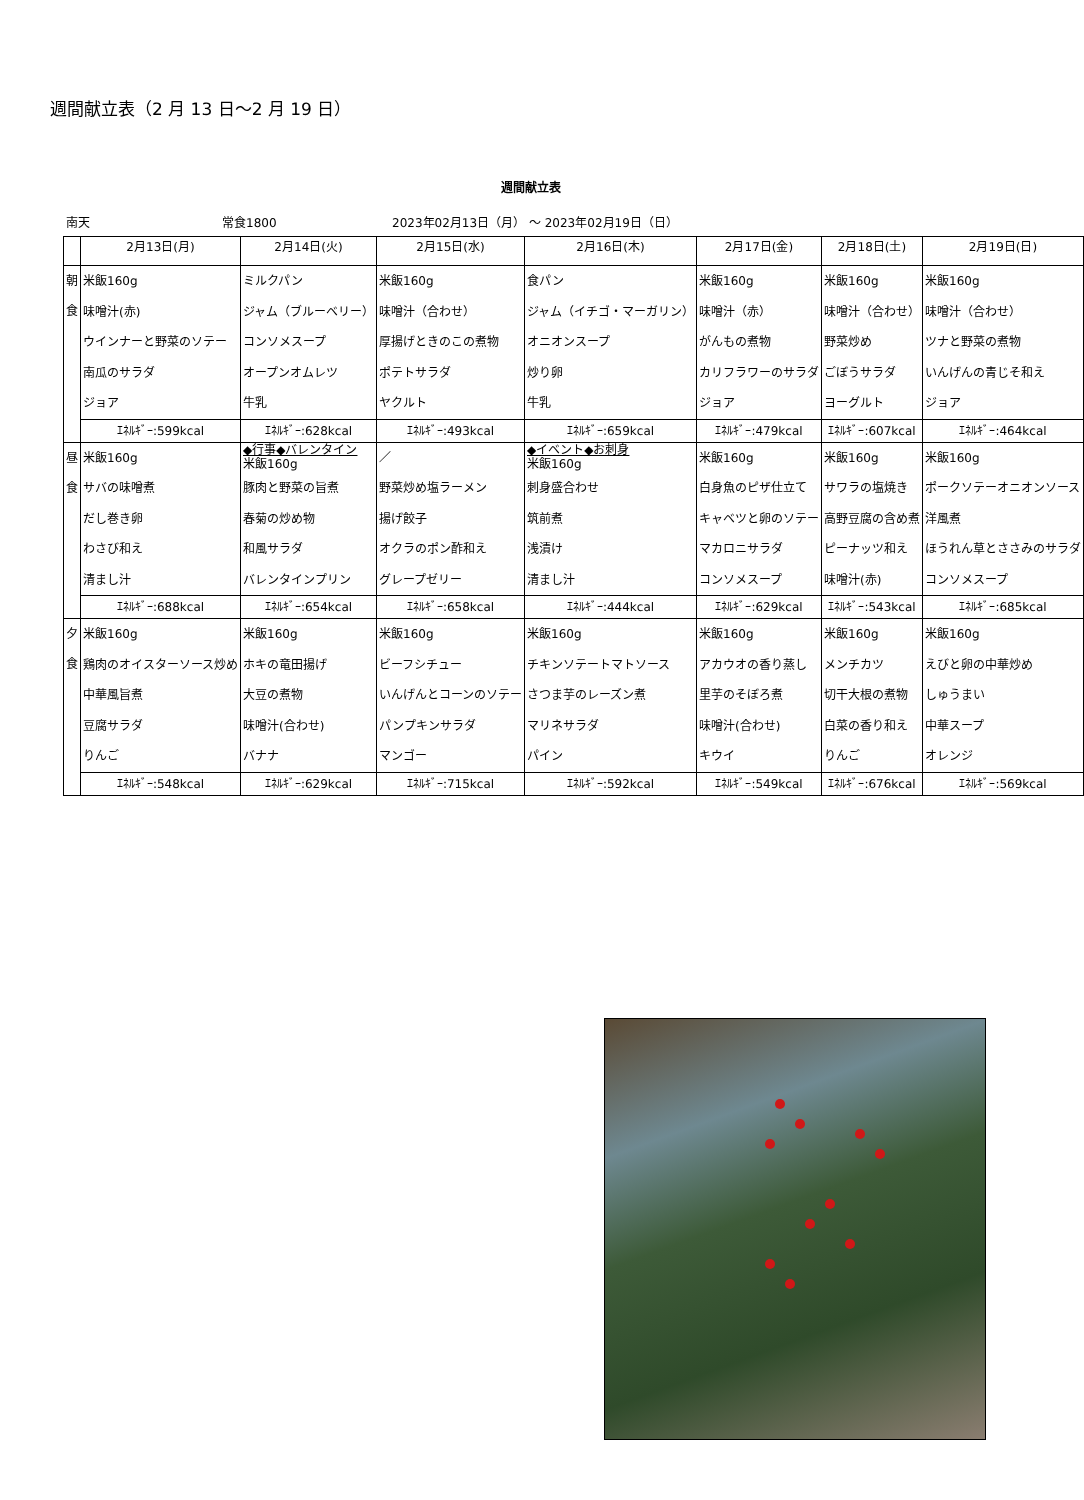週間献立表（2 月 13 日～2 月 19 日）
週間献立表
南天 常食1800 2023年02月13日（月） ～ 2023年02月19日（日）
| | 2月13日(月) | 2月14日(火) | 2月15日(水) | 2月16日(木) | 2月17日(金) | 2月18日(土) | 2月19日(日) |
| --- | --- | --- | --- | --- | --- | --- | --- |
| 朝 食 | 米飯160g 味噌汁(赤) ウインナーと野菜のソテー 南瓜のサラダ ジョア | ミルクパン ジャム（ブルーベリー） コンソメスープ オープンオムレツ 牛乳 | 米飯160g 味噌汁（合わせ） 厚揚げときのこの煮物 ポテトサラダ ヤクルト | 食パン ジャム（イチゴ・マーガリン） オニオンスープ 炒り卵 牛乳 | 米飯160g 味噌汁（赤） がんもの煮物 カリフラワーのサラダ ジョア | 米飯160g 味噌汁（合わせ） 野菜炒め ごぼうサラダ ヨーグルト | 米飯160g 味噌汁（合わせ） ツナと野菜の煮物 いんげんの青じそ和え ジョア |
| | ｴﾈﾙｷﾞｰ:599kcal | ｴﾈﾙｷﾞｰ:628kcal | ｴﾈﾙｷﾞｰ:493kcal | ｴﾈﾙｷﾞｰ:659kcal | ｴﾈﾙｷﾞｰ:479kcal | ｴﾈﾙｷﾞｰ:607kcal | ｴﾈﾙｷﾞｰ:464kcal |
| 昼 食 | 米飯160g サバの味噌煮 だし巻き卵 わさび和え 清まし汁 | ◆行事◆バレンタイン 米飯160g 豚肉と野菜の旨煮 春菊の炒め物 和風サラダ バレンタインプリン | ／ 野菜炒め塩ラーメン 揚げ餃子 オクラのポン酢和え グレープゼリー | ◆イベント◆お刺身 米飯160g 刺身盛合わせ 筑前煮 浅漬け 清まし汁 | 米飯160g 白身魚のピザ仕立て キャベツと卵のソテー マカロニサラダ コンソメスープ | 米飯160g サワラの塩焼き 高野豆腐の含め煮 ピーナッツ和え 味噌汁(赤) | 米飯160g ポークソテーオニオンソース 洋風煮 ほうれん草とささみのサラダ コンソメスープ |
| | ｴﾈﾙｷﾞｰ:688kcal | ｴﾈﾙｷﾞｰ:654kcal | ｴﾈﾙｷﾞｰ:658kcal | ｴﾈﾙｷﾞｰ:444kcal | ｴﾈﾙｷﾞｰ:629kcal | ｴﾈﾙｷﾞｰ:543kcal | ｴﾈﾙｷﾞｰ:685kcal |
| 夕 食 | 米飯160g 鶏肉のオイスターソース炒め 中華風旨煮 豆腐サラダ りんご | 米飯160g ホキの竜田揚げ 大豆の煮物 味噌汁(合わせ) バナナ | 米飯160g ビーフシチュー いんげんとコーンのソテー パンプキンサラダ マンゴー | 米飯160g チキンソテートマトソース さつま芋のレーズン煮 マリネサラダ パイン | 米飯160g アカウオの香り蒸し 里芋のそぼろ煮 味噌汁(合わせ) キウイ | 米飯160g メンチカツ 切干大根の煮物 白菜の香り和え りんご | 米飯160g えびと卵の中華炒め しゅうまい 中華スープ オレンジ |
| | ｴﾈﾙｷﾞｰ:548kcal | ｴﾈﾙｷﾞｰ:629kcal | ｴﾈﾙｷﾞｰ:715kcal | ｴﾈﾙｷﾞｰ:592kcal | ｴﾈﾙｷﾞｰ:549kcal | ｴﾈﾙｷﾞｰ:676kcal | ｴﾈﾙｷﾞｰ:569kcal |